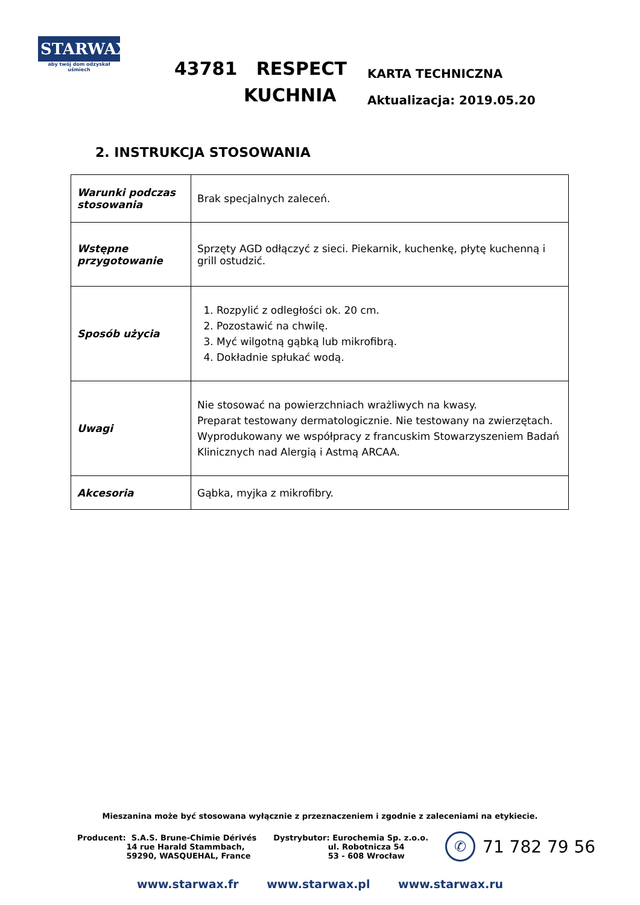STARWAX
aby twój dom odzyskał uśmiech
43781 RESPECT
KUCHNIA
KARTA TECHNICZNA
Aktualizacja: 2019.05.20
2. INSTRUKCJA STOSOWANIA
| Warunki podczas stosowania | Brak specjalnych zaleceń. |
| Wstępne przygotowanie | Sprzęty AGD odłączyć z sieci. Piekarnik, kuchenkę, płytę kuchenną i grill ostudzić. |
| Sposób użycia | 1. Rozpylić z odległości ok. 20 cm. 2. Pozostawić na chwilę. 3. Myć wilgotną gąbką lub mikrofibrą. 4. Dokładnie spłukać wodą. |
| Uwagi | Nie stosować na powierzchniach wrażliwych na kwasy. Preparat testowany dermatologicznie. Nie testowany na zwierzętach. Wyprodukowany we współpracy z francuskim Stowarzyszeniem Badań Klinicznych nad Alergią i Astmą ARCAA. |
| Akcesoria | Gąbka, myjka z mikrofibry. |
Mieszanina może być stosowana wyłącznie z przeznaczeniem i zgodnie z zaleceniami na etykiecie.
Producent: S.A.S. Brune-Chimie Dérivés
14 rue Harald Stammbach,
59290, WASQUEHAL, France
Dystrybutor: Eurochemia Sp. z.o.o.
ul. Robotnicza 54
53 - 608 Wrocław
✆ 71 782 79 56
www.starwax.fr www.starwax.pl www.starwax.ru